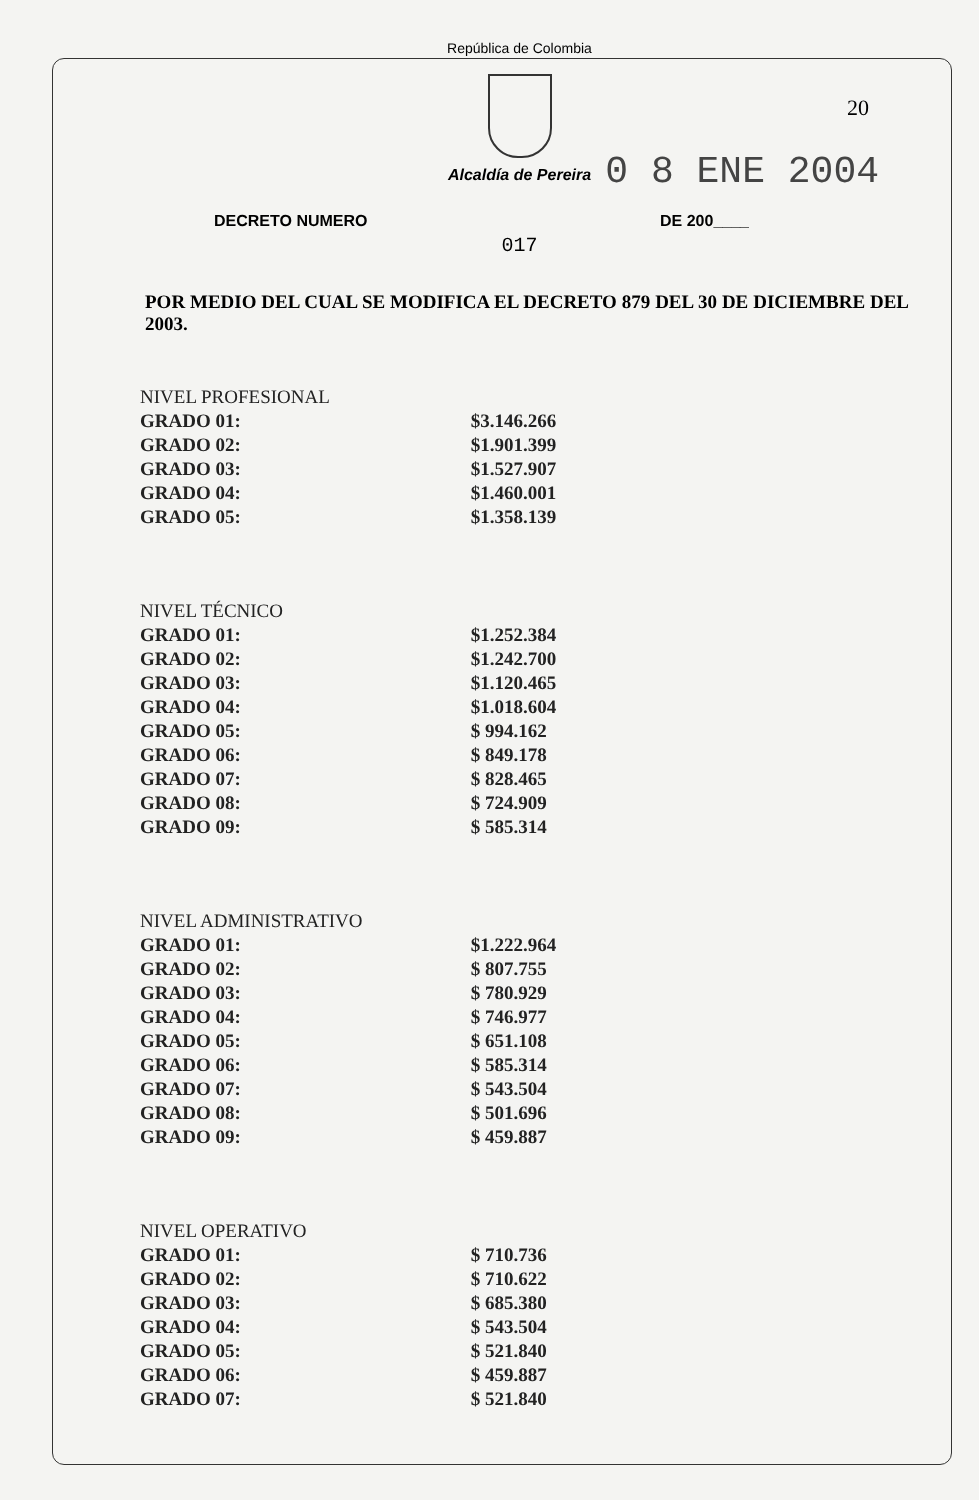República de Colombia
20
Alcaldía de Pereira
0 8 ENE 2004
DECRETO NUMERO DE 200____
017
POR MEDIO DEL CUAL SE MODIFICA EL DECRETO 879 DEL 30 DE DICIEMBRE DEL 2003.
| NIVEL PROFESIONAL | |
| --- | --- |
| GRADO 01: | $3.146.266 |
| GRADO 02: | $1.901.399 |
| GRADO 03: | $1.527.907 |
| GRADO 04: | $1.460.001 |
| GRADO 05: | $1.358.139 |
| NIVEL TÉCNICO | |
| --- | --- |
| GRADO 01: | $1.252.384 |
| GRADO 02: | $1.242.700 |
| GRADO 03: | $1.120.465 |
| GRADO 04: | $1.018.604 |
| GRADO 05: | $ 994.162 |
| GRADO 06: | $ 849.178 |
| GRADO 07: | $ 828.465 |
| GRADO 08: | $ 724.909 |
| GRADO 09: | $ 585.314 |
| NIVEL ADMINISTRATIVO | |
| --- | --- |
| GRADO 01: | $1.222.964 |
| GRADO 02: | $ 807.755 |
| GRADO 03: | $ 780.929 |
| GRADO 04: | $ 746.977 |
| GRADO 05: | $ 651.108 |
| GRADO 06: | $ 585.314 |
| GRADO 07: | $ 543.504 |
| GRADO 08: | $ 501.696 |
| GRADO 09: | $ 459.887 |
| NIVEL OPERATIVO | |
| --- | --- |
| GRADO 01: | $ 710.736 |
| GRADO 02: | $ 710.622 |
| GRADO 03: | $ 685.380 |
| GRADO 04: | $ 543.504 |
| GRADO 05: | $ 521.840 |
| GRADO 06: | $ 459.887 |
| GRADO 07: | $ 521.840 |